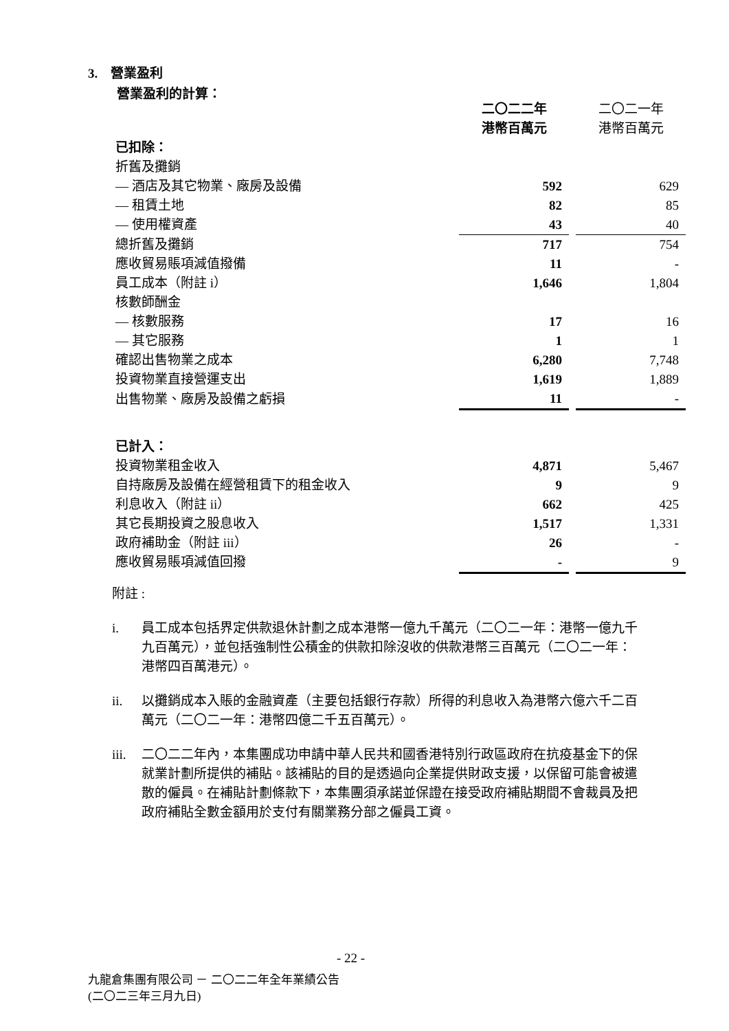3. 營業盈利
營業盈利的計算：
| | 二〇二二年 港幣百萬元 | | 二〇二一年 港幣百萬元 |
| 已扣除： | | | |
| 折舊及攤銷 | | | |
| — 酒店及其它物業、廠房及設備 | 592 | | 629 |
| — 租賃土地 | 82 | | 85 |
| — 使用權資產 | 43 | | 40 |
| 總折舊及攤銷 | 717 | | 754 |
| 應收貿易賬項減值撥備 | 11 | | - |
| 員工成本（附註 i） | 1,646 | | 1,804 |
| 核數師酬金 | | | |
| — 核數服務 | 17 | | 16 |
| — 其它服務 | 1 | | 1 |
| 確認出售物業之成本 | 6,280 | | 7,748 |
| 投資物業直接營運支出 | 1,619 | | 1,889 |
| 出售物業、廠房及設備之虧損 | 11 | | - |
| 已計入： | | | |
| 投資物業租金收入 | 4,871 | | 5,467 |
| 自持廠房及設備在經營租賃下的租金收入 | 9 | | 9 |
| 利息收入（附註 ii） | 662 | | 425 |
| 其它長期投資之股息收入 | 1,517 | | 1,331 |
| 政府補助金（附註 iii） | 26 | | - |
| 應收貿易賬項減值回撥 | - | | 9 |
附註 :
i. 員工成本包括界定供款退休計劃之成本港幣一億九千萬元（二〇二一年：港幣一億九千九百萬元），並包括強制性公積金的供款扣除沒收的供款港幣三百萬元（二〇二一年：港幣四百萬港元）。
ii. 以攤銷成本入賬的金融資產（主要包括銀行存款）所得的利息收入為港幣六億六千二百萬元（二〇二一年：港幣四億二千五百萬元）。
iii. 二〇二二年內，本集團成功申請中華人民共和國香港特別行政區政府在抗疫基金下的保就業計劃所提供的補貼。該補貼的目的是透過向企業提供財政支援，以保留可能會被遣散的僱員。在補貼計劃條款下，本集團須承諾並保證在接受政府補貼期間不會裁員及把政府補貼全數金額用於支付有關業務分部之僱員工資。
- 22 -
九龍倉集團有限公司 － 二〇二二年全年業績公告
(二〇二三年三月九日)